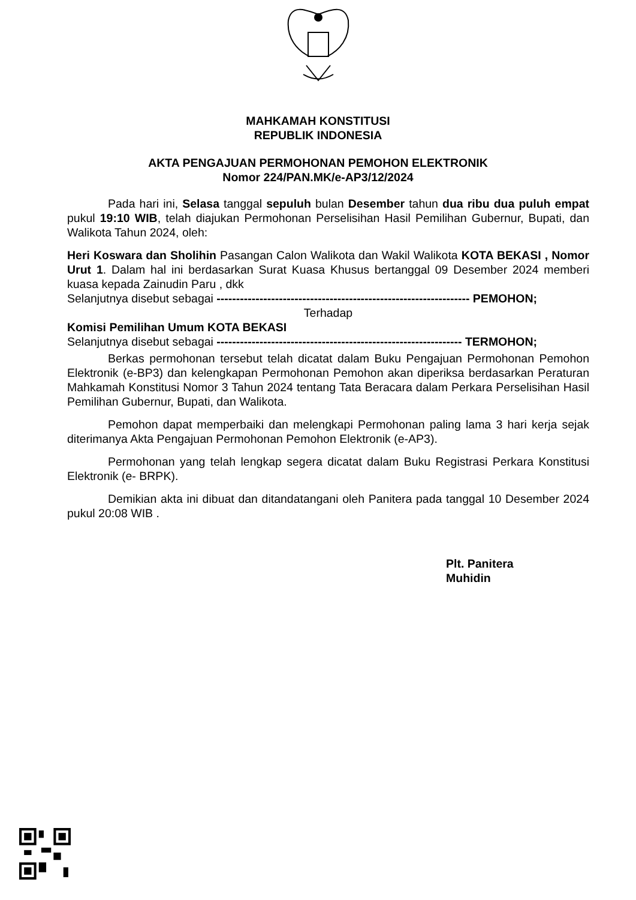MAHKAMAH KONSTITUSI
REPUBLIK INDONESIA
AKTA PENGAJUAN PERMOHONAN PEMOHON ELEKTRONIK
Nomor 224/PAN.MK/e-AP3/12/2024
Pada hari ini, Selasa tanggal sepuluh bulan Desember tahun dua ribu dua puluh empat pukul 19:10 WIB, telah diajukan Permohonan Perselisihan Hasil Pemilihan Gubernur, Bupati, dan Walikota Tahun 2024, oleh:
Heri Koswara dan Sholihin Pasangan Calon Walikota dan Wakil Walikota KOTA BEKASI , Nomor Urut 1. Dalam hal ini berdasarkan Surat Kuasa Khusus bertanggal 09 Desember 2024 memberi kuasa kepada Zainudin Paru , dkk
Selanjutnya disebut sebagai ----------------------------------------------------------------- PEMOHON;
Terhadap
Komisi Pemilihan Umum KOTA BEKASI
Selanjutnya disebut sebagai --------------------------------------------------------------- TERMOHON;
Berkas permohonan tersebut telah dicatat dalam Buku Pengajuan Permohonan Pemohon Elektronik (e-BP3) dan kelengkapan Permohonan Pemohon akan diperiksa berdasarkan Peraturan Mahkamah Konstitusi Nomor 3 Tahun 2024 tentang Tata Beracara dalam Perkara Perselisihan Hasil Pemilihan Gubernur, Bupati, dan Walikota.
Pemohon dapat memperbaiki dan melengkapi Permohonan paling lama 3 hari kerja sejak diterimanya Akta Pengajuan Permohonan Pemohon Elektronik (e-AP3).
Permohonan yang telah lengkap segera dicatat dalam Buku Registrasi Perkara Konstitusi Elektronik (e- BRPK).
Demikian akta ini dibuat dan ditandatangani oleh Panitera pada tanggal 10 Desember 2024 pukul 20:08 WIB .
Plt. Panitera
Muhidin